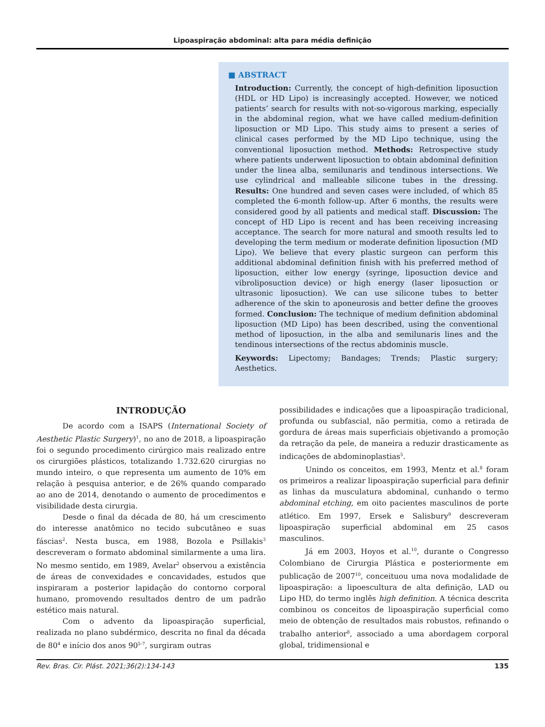Lipoaspiração abdominal: alta para média definição
■ ABSTRACT
Introduction: Currently, the concept of high-definition liposuction (HDL or HD Lipo) is increasingly accepted. However, we noticed patients’ search for results with not-so-vigorous marking, especially in the abdominal region, what we have called medium-definition liposuction or MD Lipo. This study aims to present a series of clinical cases performed by the MD Lipo technique, using the conventional liposuction method. Methods: Retrospective study where patients underwent liposuction to obtain abdominal definition under the linea alba, semilunaris and tendinous intersections. We use cylindrical and malleable silicone tubes in the dressing. Results: One hundred and seven cases were included, of which 85 completed the 6-month follow-up. After 6 months, the results were considered good by all patients and medical staff. Discussion: The concept of HD Lipo is recent and has been receiving increasing acceptance. The search for more natural and smooth results led to developing the term medium or moderate definition liposuction (MD Lipo). We believe that every plastic surgeon can perform this additional abdominal definition finish with his preferred method of liposuction, either low energy (syringe, liposuction device and vibroliposuction device) or high energy (laser liposuction or ultrasonic liposuction). We can use silicone tubes to better adherence of the skin to aponeurosis and better define the grooves formed. Conclusion: The technique of medium definition abdominal liposuction (MD Lipo) has been described, using the conventional method of liposuction, in the alba and semilunaris lines and the tendinous intersections of the rectus abdominis muscle.
Keywords: Lipectomy; Bandages; Trends; Plastic surgery; Aesthetics.
INTRODUÇÃO
De acordo com a ISAPS (International Society of Aesthetic Plastic Surgery)<sup>1</sup>, no ano de 2018, a lipoaspiração foi o segundo procedimento cirúrgico mais realizado entre os cirurgiões plásticos, totalizando 1.732.620 cirurgias no mundo inteiro, o que representa um aumento de 10% em relação à pesquisa anterior, e de 26% quando comparado ao ano de 2014, denotando o aumento de procedimentos e visibilidade desta cirurgia.
Desde o final da década de 80, há um crescimento do interesse anatômico no tecido subcutâneo e suas fáscias<sup>2</sup>. Nesta busca, em 1988, Bozola e Psillakis<sup>3</sup> descreveram o formato abdominal similarmente a uma lira. No mesmo sentido, em 1989, Avelar<sup>2</sup> observou a existência de áreas de convexidades e concavidades, estudos que inspiraram a posterior lapidação do contorno corporal humano, promovendo resultados dentro de um padrão estético mais natural.
Com o advento da lipoaspiração superficial, realizada no plano subdérmico, descrita no final da década de 80<sup>4</sup> e início dos anos 90<sup>5-7</sup>, surgiram outras
possibilidades e indicações que a lipoaspiração tradicional, profunda ou subfascial, não permitia, como a retirada de gordura de áreas mais superficiais objetivando a promoção da retração da pele, de maneira a reduzir drasticamente as indicações de abdominoplastias<sup>5</sup>.
Unindo os conceitos, em 1993, Mentz et al.<sup>8</sup> foram os primeiros a realizar lipoaspiração superficial para definir as linhas da musculatura abdominal, cunhando o termo abdominal etching, em oito pacientes masculinos de porte atlético. Em 1997, Ersek e Salisbury<sup>9</sup> descreveram lipoaspiração superficial abdominal em 25 casos masculinos.
Já em 2003, Hoyos et al.<sup>10</sup>, durante o Congresso Colombiano de Cirurgia Plástica e posteriormente em publicação de 2007<sup>10</sup>, conceituou uma nova modalidade de lipoaspiração: a lipoescultura de alta definição, LAD ou Lipo HD, do termo inglês high definition. A técnica descrita combinou os conceitos de lipoaspiração superficial como meio de obtenção de resultados mais robustos, refinando o trabalho anterior<sup>8</sup>, associado a uma abordagem corporal global, tridimensional e
Rev. Bras. Cir. Plást. 2021;36(2):134-143 135